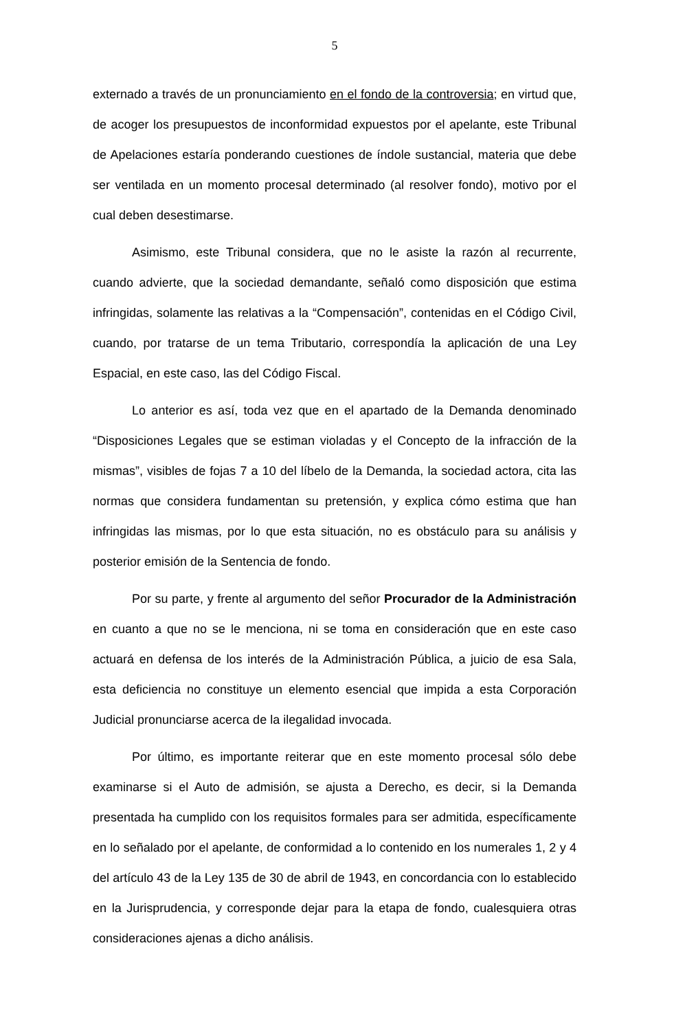5
externado a través de un pronunciamiento en el fondo de la controversia; en virtud que, de acoger los presupuestos de inconformidad expuestos por el apelante, este Tribunal de Apelaciones estaría ponderando cuestiones de índole sustancial, materia que debe ser ventilada en un momento procesal determinado (al resolver fondo), motivo por el cual deben desestimarse.
Asimismo, este Tribunal considera, que no le asiste la razón al recurrente, cuando advierte, que la sociedad demandante, señaló como disposición que estima infringidas, solamente las relativas a la “Compensación”, contenidas en el Código Civil, cuando, por tratarse de un tema Tributario, correspondía la aplicación de una Ley Espacial, en este caso, las del Código Fiscal.
Lo anterior es así, toda vez que en el apartado de la Demanda denominado “Disposiciones Legales que se estiman violadas y el Concepto de la infracción de la mismas”, visibles de fojas 7 a 10 del líbelo de la Demanda, la sociedad actora, cita las normas que considera fundamentan su pretensión, y explica cómo estima que han infringidas las mismas, por lo que esta situación, no es obstáculo para su análisis y posterior emisión de la Sentencia de fondo.
Por su parte, y frente al argumento del señor Procurador de la Administración en cuanto a que no se le menciona, ni se toma en consideración que en este caso actuará en defensa de los interés de la Administración Pública, a juicio de esa Sala, esta deficiencia no constituye un elemento esencial que impida a esta Corporación Judicial pronunciarse acerca de la ilegalidad invocada.
Por último, es importante reiterar que en este momento procesal sólo debe examinarse si el Auto de admisión, se ajusta a Derecho, es decir, si la Demanda presentada ha cumplido con los requisitos formales para ser admitida, específicamente en lo señalado por el apelante, de conformidad a lo contenido en los numerales 1, 2 y 4 del artículo 43 de la Ley 135 de 30 de abril de 1943, en concordancia con lo establecido en la Jurisprudencia, y corresponde dejar para la etapa de fondo, cualesquiera otras consideraciones ajenas a dicho análisis.